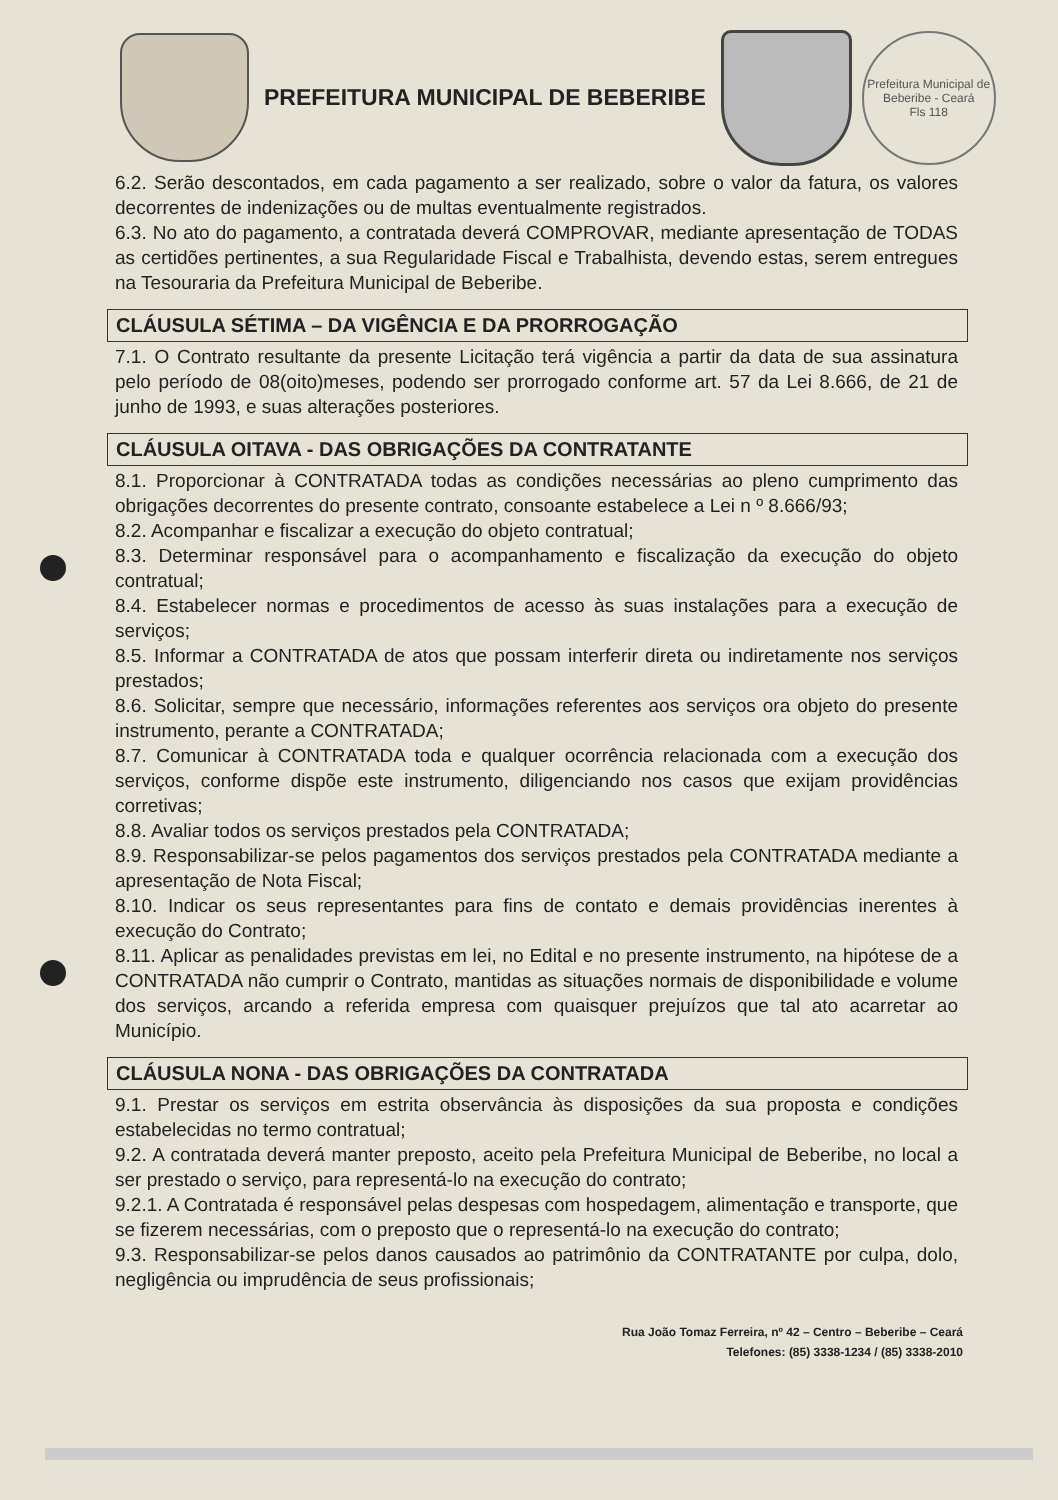PREFEITURA MUNICIPAL DE BEBERIBE
Prefeitura Municipal de Beberibe - Ceará
Fls 118
6.2. Serão descontados, em cada pagamento a ser realizado, sobre o valor da fatura, os valores decorrentes de indenizações ou de multas eventualmente registrados.
6.3. No ato do pagamento, a contratada deverá COMPROVAR, mediante apresentação de TODAS as certidões pertinentes, a sua Regularidade Fiscal e Trabalhista, devendo estas, serem entregues na Tesouraria da Prefeitura Municipal de Beberibe.
CLÁUSULA SÉTIMA – DA VIGÊNCIA E DA PRORROGAÇÃO
7.1. O Contrato resultante da presente Licitação terá vigência a partir da data de sua assinatura pelo período de 08(oito)meses, podendo ser prorrogado conforme art. 57 da Lei 8.666, de 21 de junho de 1993, e suas alterações posteriores.
CLÁUSULA OITAVA - DAS OBRIGAÇÕES DA CONTRATANTE
8.1. Proporcionar à CONTRATADA todas as condições necessárias ao pleno cumprimento das obrigações decorrentes do presente contrato, consoante estabelece a Lei n º 8.666/93;
8.2. Acompanhar e fiscalizar a execução do objeto contratual;
8.3. Determinar responsável para o acompanhamento e fiscalização da execução do objeto contratual;
8.4. Estabelecer normas e procedimentos de acesso às suas instalações para a execução de serviços;
8.5. Informar a CONTRATADA de atos que possam interferir direta ou indiretamente nos serviços prestados;
8.6. Solicitar, sempre que necessário, informações referentes aos serviços ora objeto do presente instrumento, perante a CONTRATADA;
8.7. Comunicar à CONTRATADA toda e qualquer ocorrência relacionada com a execução dos serviços, conforme dispõe este instrumento, diligenciando nos casos que exijam providências corretivas;
8.8. Avaliar todos os serviços prestados pela CONTRATADA;
8.9. Responsabilizar-se pelos pagamentos dos serviços prestados pela CONTRATADA mediante a apresentação de Nota Fiscal;
8.10. Indicar os seus representantes para fins de contato e demais providências inerentes à execução do Contrato;
8.11. Aplicar as penalidades previstas em lei, no Edital e no presente instrumento, na hipótese de a CONTRATADA não cumprir o Contrato, mantidas as situações normais de disponibilidade e volume dos serviços, arcando a referida empresa com quaisquer prejuízos que tal ato acarretar ao Município.
CLÁUSULA NONA - DAS OBRIGAÇÕES DA CONTRATADA
9.1. Prestar os serviços em estrita observância às disposições da sua proposta e condições estabelecidas no termo contratual;
9.2. A contratada deverá manter preposto, aceito pela Prefeitura Municipal de Beberibe, no local a ser prestado o serviço, para representá-lo na execução do contrato;
9.2.1. A Contratada é responsável pelas despesas com hospedagem, alimentação e transporte, que se fizerem necessárias, com o preposto que o representá-lo na execução do contrato;
9.3. Responsabilizar-se pelos danos causados ao patrimônio da CONTRATANTE por culpa, dolo, negligência ou imprudência de seus profissionais;
Rua João Tomaz Ferreira, nº 42 – Centro – Beberibe – Ceará
Telefones: (85) 3338-1234 / (85) 3338-2010